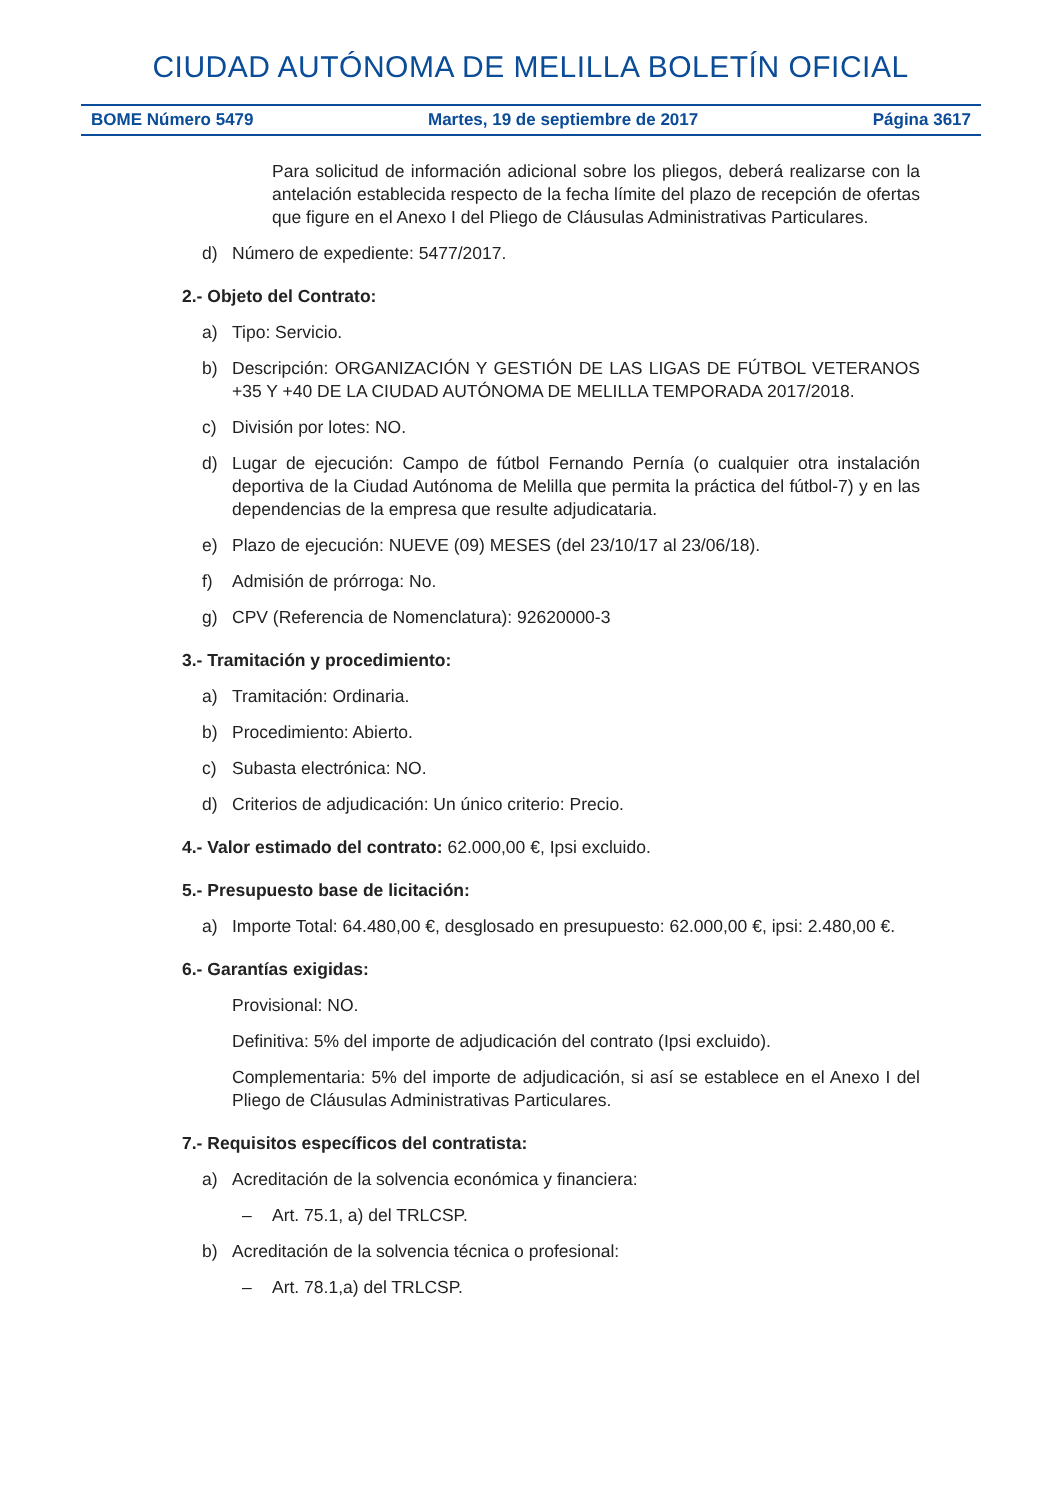CIUDAD AUTÓNOMA DE MELILLA BOLETÍN OFICIAL
BOME Número 5479 Martes, 19 de septiembre de 2017 Página 3617
Para solicitud de información adicional sobre los pliegos, deberá realizarse con la antelación establecida respecto de la fecha límite del plazo de recepción de ofertas que figure en el Anexo I del Pliego de Cláusulas Administrativas Particulares.
d) Número de expediente: 5477/2017.
2.- Objeto del Contrato:
a) Tipo: Servicio.
b) Descripción: ORGANIZACIÓN Y GESTIÓN DE LAS LIGAS DE FÚTBOL VETERANOS +35 Y +40 DE LA CIUDAD AUTÓNOMA DE MELILLA TEMPORADA 2017/2018.
c) División por lotes: NO.
d) Lugar de ejecución: Campo de fútbol Fernando Pernía (o cualquier otra instalación deportiva de la Ciudad Autónoma de Melilla que permita la práctica del fútbol-7) y en las dependencias de la empresa que resulte adjudicataria.
e) Plazo de ejecución: NUEVE (09) MESES (del 23/10/17 al 23/06/18).
f) Admisión de prórroga: No.
g) CPV (Referencia de Nomenclatura): 92620000-3
3.- Tramitación y procedimiento:
a) Tramitación: Ordinaria.
b) Procedimiento: Abierto.
c) Subasta electrónica: NO.
d) Criterios de adjudicación: Un único criterio: Precio.
4.- Valor estimado del contrato: 62.000,00 €, Ipsi excluido.
5.- Presupuesto base de licitación:
a) Importe Total: 64.480,00 €, desglosado en presupuesto: 62.000,00 €, ipsi: 2.480,00 €.
6.- Garantías exigidas:
Provisional: NO.
Definitiva: 5% del importe de adjudicación del contrato (Ipsi excluido).
Complementaria: 5% del importe de adjudicación, si así se establece en el Anexo I del Pliego de Cláusulas Administrativas Particulares.
7.- Requisitos específicos del contratista:
a) Acreditación de la solvencia económica y financiera:
– Art. 75.1, a) del TRLCSP.
b) Acreditación de la solvencia técnica o profesional:
– Art. 78.1,a) del TRLCSP.